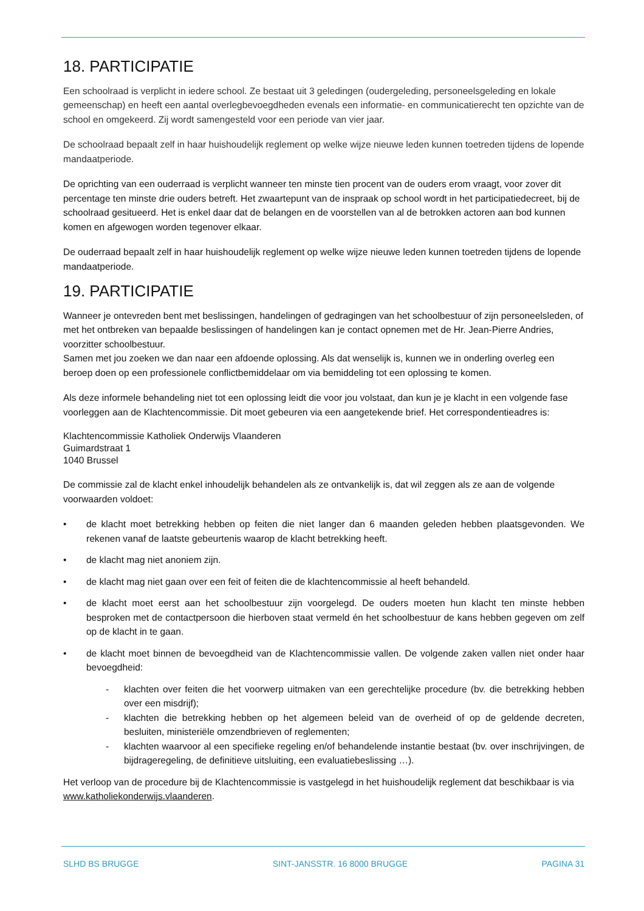18. PARTICIPATIE
Een schoolraad is verplicht in iedere school. Ze bestaat uit 3 geledingen (oudergeleding, personeelsgeleding en lokale gemeenschap) en heeft een aantal overlegbevoegdheden evenals een informatie- en communicatierecht ten opzichte van de school en omgekeerd. Zij wordt samengesteld voor een periode van vier jaar.
De schoolraad bepaalt zelf in haar huishoudelijk reglement op welke wijze nieuwe leden kunnen toetreden tijdens de lopende mandaatperiode.
De oprichting van een ouderraad is verplicht wanneer ten minste tien procent van de ouders erom vraagt, voor zover dit percentage ten minste drie ouders betreft. Het zwaartepunt van de inspraak op school wordt in het participatiedecreet, bij de schoolraad gesitueerd. Het is enkel daar dat de belangen en de voorstellen van al de betrokken actoren aan bod kunnen komen en afgewogen worden tegenover elkaar.
De ouderraad bepaalt zelf in haar huishoudelijk reglement op welke wijze nieuwe leden kunnen toetreden tijdens de lopende mandaatperiode.
19. PARTICIPATIE
Wanneer je ontevreden bent met beslissingen, handelingen of gedragingen van het schoolbestuur of zijn personeelsleden, of met het ontbreken van bepaalde beslissingen of handelingen kan je contact opnemen met de Hr. Jean-Pierre Andries, voorzitter schoolbestuur.
Samen met jou zoeken we dan naar een afdoende oplossing. Als dat wenselijk is, kunnen we in onderling overleg een beroep doen op een professionele conflictbemiddelaar om via bemiddeling tot een oplossing te komen.
Als deze informele behandeling niet tot een oplossing leidt die voor jou volstaat, dan kun je je klacht in een volgende fase voorleggen aan de Klachtencommissie. Dit moet gebeuren via een aangetekende brief. Het correspondentieadres is:
Klachtencommissie Katholiek Onderwijs Vlaanderen
Guimardstraat 1
1040 Brussel
De commissie zal de klacht enkel inhoudelijk behandelen als ze ontvankelijk is, dat wil zeggen als ze aan de volgende voorwaarden voldoet:
• de klacht moet betrekking hebben op feiten die niet langer dan 6 maanden geleden hebben plaatsgevonden. We rekenen vanaf de laatste gebeurtenis waarop de klacht betrekking heeft.
• de klacht mag niet anoniem zijn.
• de klacht mag niet gaan over een feit of feiten die de klachtencommissie al heeft behandeld.
• de klacht moet eerst aan het schoolbestuur zijn voorgelegd. De ouders moeten hun klacht ten minste hebben besproken met de contactpersoon die hierboven staat vermeld én het schoolbestuur de kans hebben gegeven om zelf op de klacht in te gaan.
• de klacht moet binnen de bevoegdheid van de Klachtencommissie vallen. De volgende zaken vallen niet onder haar bevoegdheid:
- klachten over feiten die het voorwerp uitmaken van een gerechtelijke procedure (bv. die betrekking hebben over een misdrijf);
- klachten die betrekking hebben op het algemeen beleid van de overheid of op de geldende decreten, besluiten, ministeriële omzendbrieven of reglementen;
- klachten waarvoor al een specifieke regeling en/of behandelende instantie bestaat (bv. over inschrijvingen, de bijdrageregeling, de definitieve uitsluiting, een evaluatiebeslissing …).
Het verloop van de procedure bij de Klachtencommissie is vastgelegd in het huishoudelijk reglement dat beschikbaar is via www.katholiekonderwijs.vlaanderen.
SLHD BS BRUGGE SINT-JANSSTR. 16 8000 BRUGGE PAGINA 31